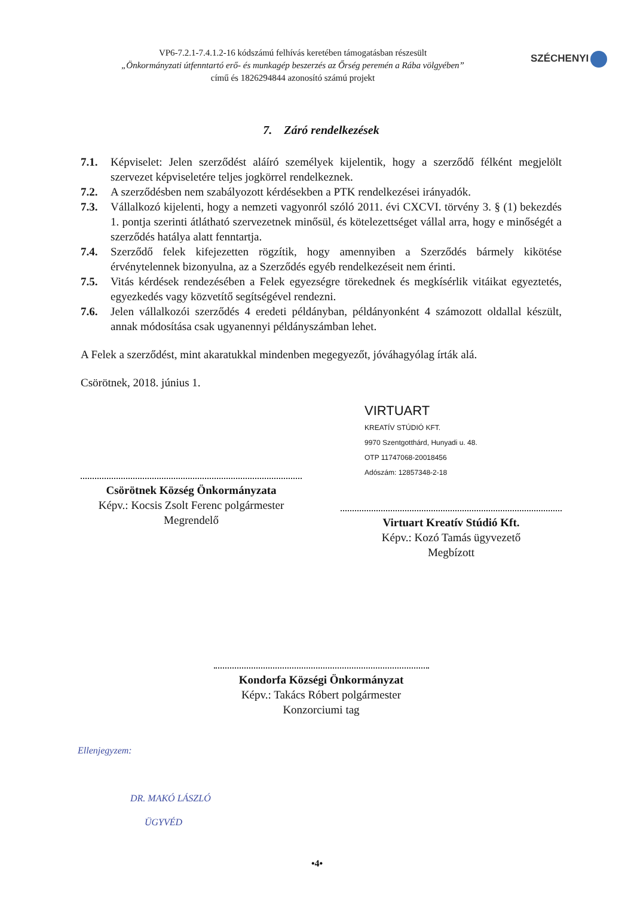VP6-7.2.1-7.4.1.2-16 kódszámú felhívás keretében támogatásban részesült
„Önkormányzati útfenntartó erő- és munkagép beszerzés az Őrség peremén a Rába völgyében”
című és 1826294844 azonosító számú projekt
SZÉCHENYI
7. Záró rendelkezések
7.1. Képviselet: Jelen szerződést aláíró személyek kijelentik, hogy a szerződő félként megjelölt szervezet képviseletére teljes jogkörrel rendelkeznek.
7.2. A szerződésben nem szabályozott kérdésekben a PTK rendelkezései irányadók.
7.3. Vállalkozó kijelenti, hogy a nemzeti vagyonról szóló 2011. évi CXCVI. törvény 3. § (1) bekezdés 1. pontja szerinti átlátható szervezetnek minősül, és kötelezettséget vállal arra, hogy e minőségét a szerződés hatálya alatt fenntartja.
7.4. Szerződő felek kifejezetten rögzítik, hogy amennyiben a Szerződés bármely kikötése érvénytelennek bizonyulna, az a Szerződés egyéb rendelkezéseit nem érinti.
7.5. Vitás kérdések rendezésében a Felek egyezségre törekednek és megkísérlik vitáikat egyeztetés, egyezkedés vagy közvetítő segítségével rendezni.
7.6. Jelen vállalkozói szerződés 4 eredeti példányban, példányonként 4 számozott oldallal készült, annak módosítása csak ugyanennyi példányszámban lehet.
A Felek a szerződést, mint akaratukkal mindenben megegyezőt, jóváhagyólag írták alá.
Csörötnek, 2018. június 1.
Csörötnek Község Önkormányzata
Képv.: Kocsis Zsolt Ferenc polgármester
Megrendelő
VIRTUART
KREATÍV STÚDIÓ KFT.
9970 Szentgotthárd, Hunyadi u. 48.
OTP 11747068-20018456
Adószám: 12857348-2-18
Virtuart Kreatív Stúdió Kft.
Képv.: Kozó Tamás ügyvezető
Megbízott
Kondorfa Községi Önkormányzat
Képv.: Takács Róbert polgármester
Konzorciumi tag
Ellenjegyzem:
DR. MAKÓ LÁSZLÓ
ÜGYVÉD
•4•